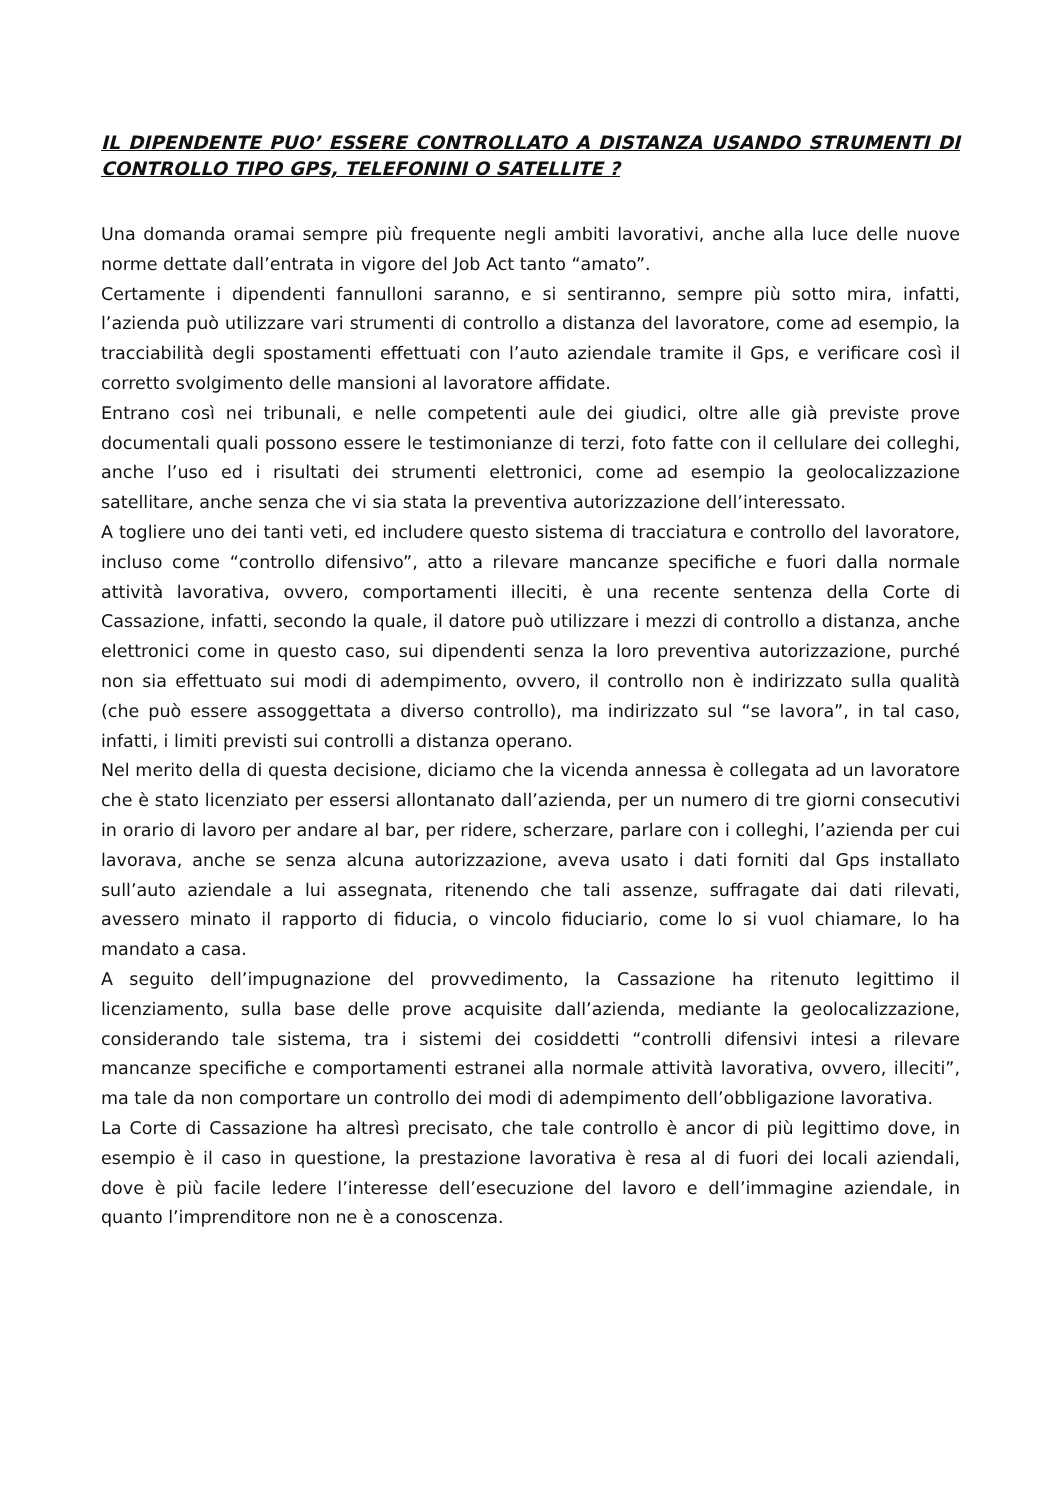IL DIPENDENTE PUO’ ESSERE CONTROLLATO A DISTANZA USANDO STRUMENTI DI CONTROLLO TIPO GPS, TELEFONINI O SATELLITE ?
Una domanda oramai sempre più frequente negli ambiti lavorativi, anche alla luce delle nuove norme dettate dall’entrata in vigore del Job Act tanto “amato”.
Certamente i dipendenti fannulloni saranno, e si sentiranno, sempre più sotto mira, infatti, l’azienda può utilizzare vari strumenti di controllo a distanza del lavoratore, come ad esempio, la tracciabilità degli spostamenti effettuati con l’auto aziendale tramite il Gps, e verificare così il corretto svolgimento delle mansioni al lavoratore affidate.
Entrano così nei tribunali, e nelle competenti aule dei giudici, oltre alle già previste prove documentali quali possono essere le testimonianze di terzi, foto fatte con il cellulare dei colleghi, anche l’uso ed i risultati dei strumenti elettronici, come ad esempio la geolocalizzazione satellitare, anche senza che vi sia stata la preventiva autorizzazione dell’interessato.
A togliere uno dei tanti veti, ed includere questo sistema di tracciatura e controllo del lavoratore, incluso come “controllo difensivo”, atto a rilevare mancanze specifiche e fuori dalla normale attività lavorativa, ovvero, comportamenti illeciti, è una recente sentenza della Corte di Cassazione, infatti, secondo la quale, il datore può utilizzare i mezzi di controllo a distanza, anche elettronici come in questo caso, sui dipendenti senza la loro preventiva autorizzazione, purché non sia effettuato sui modi di adempimento, ovvero, il controllo non è indirizzato sulla qualità (che può essere assoggettata a diverso controllo), ma indirizzato sul “se lavora”, in tal caso, infatti, i limiti previsti sui controlli a distanza operano.
Nel merito della di questa decisione, diciamo che la vicenda annessa è collegata ad un lavoratore che è stato licenziato per essersi allontanato dall’azienda, per un numero di tre giorni consecutivi in orario di lavoro per andare al bar, per ridere, scherzare, parlare con i colleghi, l’azienda per cui lavorava, anche se senza alcuna autorizzazione, aveva usato i dati forniti dal Gps installato sull’auto aziendale a lui assegnata, ritenendo che tali assenze, suffragate dai dati rilevati, avessero minato il rapporto di fiducia, o vincolo fiduciario, come lo si vuol chiamare, lo ha mandato a casa.
A seguito dell’impugnazione del provvedimento, la Cassazione ha ritenuto legittimo il licenziamento, sulla base delle prove acquisite dall’azienda, mediante la geolocalizzazione, considerando tale sistema, tra i sistemi dei cosiddetti “controlli difensivi intesi a rilevare mancanze specifiche e comportamenti estranei alla normale attività lavorativa, ovvero, illeciti”, ma tale da non comportare un controllo dei modi di adempimento dell’obbligazione lavorativa.
La Corte di Cassazione ha altresì precisato, che tale controllo è ancor di più legittimo dove, in esempio è il caso in questione, la prestazione lavorativa è resa al di fuori dei locali aziendali, dove è più facile ledere l’interesse dell’esecuzione del lavoro e dell’immagine aziendale, in quanto l’imprenditore non ne è a conoscenza.